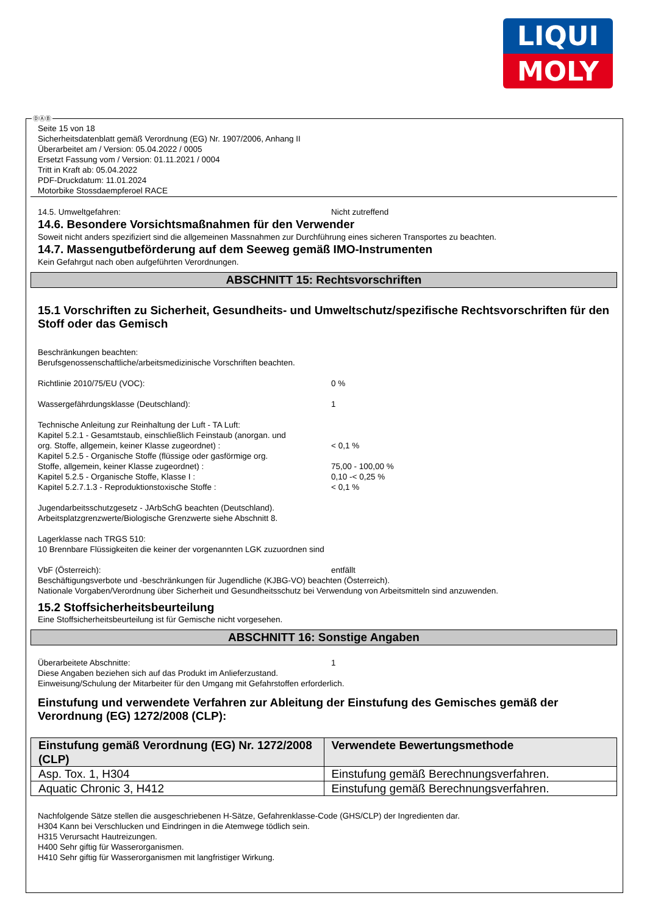LIQUI
MOLY
ⒹⒶⒷ
Seite 15 von 18
Sicherheitsdatenblatt gemäß Verordnung (EG) Nr. 1907/2006, Anhang II
Überarbeitet am / Version: 05.04.2022 / 0005
Ersetzt Fassung vom / Version: 01.11.2021 / 0004
Tritt in Kraft ab: 05.04.2022
PDF-Druckdatum: 11.01.2024
Motorbike Stossdaempferoel RACE
14.5. Umweltgefahren: Nicht zutreffend
14.6. Besondere Vorsichtsmaßnahmen für den Verwender
Soweit nicht anders spezifiziert sind die allgemeinen Massnahmen zur Durchführung eines sicheren Transportes zu beachten.
14.7. Massengutbeförderung auf dem Seeweg gemäß IMO-Instrumenten
Kein Gefahrgut nach oben aufgeführten Verordnungen.
ABSCHNITT 15: Rechtsvorschriften
15.1 Vorschriften zu Sicherheit, Gesundheits- und Umweltschutz/spezifische Rechtsvorschriften für den Stoff oder das Gemisch
Beschränkungen beachten:
Berufsgenossenschaftliche/arbeitsmedizinische Vorschriften beachten.
Richtlinie 2010/75/EU (VOC): 0 %
Wassergefährdungsklasse (Deutschland): 1
Technische Anleitung zur Reinhaltung der Luft - TA Luft:
Kapitel 5.2.1 - Gesamtstaub, einschließlich Feinstaub (anorgan. und
org. Stoffe, allgemein, keiner Klasse zugeordnet) : < 0,1 %
Kapitel 5.2.5 - Organische Stoffe (flüssige oder gasförmige org.
Stoffe, allgemein, keiner Klasse zugeordnet) : 75,00 - 100,00 %
Kapitel 5.2.5 - Organische Stoffe, Klasse I : 0,10 -< 0,25 %
Kapitel 5.2.7.1.3 - Reproduktionstoxische Stoffe : < 0,1 %
Jugendarbeitsschutzgesetz - JArbSchG beachten (Deutschland).
Arbeitsplatzgrenzwerte/Biologische Grenzwerte siehe Abschnitt 8.
Lagerklasse nach TRGS 510:
10 Brennbare Flüssigkeiten die keiner der vorgenannten LGK zuzuordnen sind
VbF (Österreich): entfällt
Beschäftigungsverbote und -beschränkungen für Jugendliche (KJBG-VO) beachten (Österreich).
Nationale Vorgaben/Verordnung über Sicherheit und Gesundheitsschutz bei Verwendung von Arbeitsmitteln sind anzuwenden.
15.2 Stoffsicherheitsbeurteilung
Eine Stoffsicherheitsbeurteilung ist für Gemische nicht vorgesehen.
ABSCHNITT 16: Sonstige Angaben
Überarbeitete Abschnitte: 1
Diese Angaben beziehen sich auf das Produkt im Anlieferzustand.
Einweisung/Schulung der Mitarbeiter für den Umgang mit Gefahrstoffen erforderlich.
Einstufung und verwendete Verfahren zur Ableitung der Einstufung des Gemisches gemäß der Verordnung (EG) 1272/2008 (CLP):
| Einstufung gemäß Verordnung (EG) Nr. 1272/2008 (CLP) | Verwendete Bewertungsmethode |
| --- | --- |
| Asp. Tox. 1, H304 | Einstufung gemäß Berechnungsverfahren. |
| Aquatic Chronic 3, H412 | Einstufung gemäß Berechnungsverfahren. |
Nachfolgende Sätze stellen die ausgeschriebenen H-Sätze, Gefahrenklasse-Code (GHS/CLP) der Ingredienten dar.
H304 Kann bei Verschlucken und Eindringen in die Atemwege tödlich sein.
H315 Verursacht Hautreizungen.
H400 Sehr giftig für Wasserorganismen.
H410 Sehr giftig für Wasserorganismen mit langfristiger Wirkung.